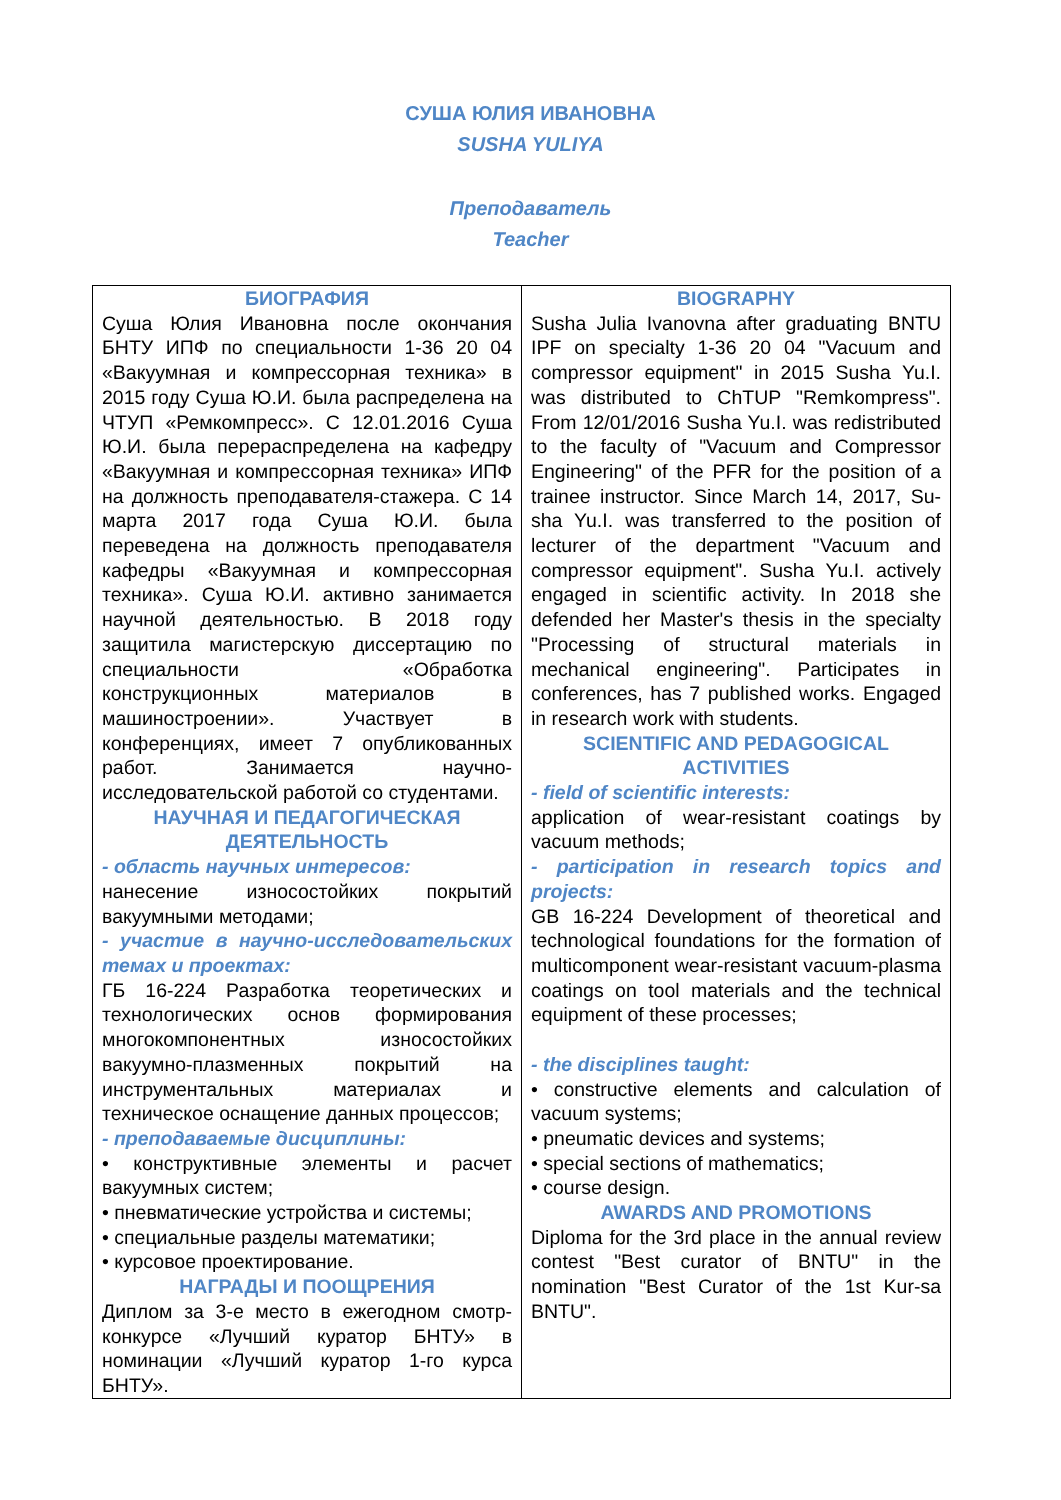СУША ЮЛИЯ ИВАНОВНА
SUSHA YULIYA
Преподаватель
Teacher
| БИОГРАФИЯ Суша Юлия Ивановна после окончания БНТУ ИПФ по специальности 1-36 20 04 «Вакуумная и компрессорная техника» в 2015 году Суша Ю.И. была распределена на ЧТУП «Ремкомпресс». С 12.01.2016 Суша Ю.И. была перераспределена на кафедру «Вакуумная и компрессорная техника» ИПФ на должность преподавателя-стажера. С 14 марта 2017 года Суша Ю.И. была переведена на должность преподавателя кафедры «Вакуумная и компрессорная техника». Суша Ю.И. активно занимается научной деятельностью. В 2018 году защитила магистерскую диссертацию по специальности «Обработка конструкционных материалов в машиностроении». Участвует в конференциях, имеет 7 опубликованных работ. Занимается научно- исследовательской работой со студентами. НАУЧНАЯ И ПЕДАГОГИЧЕСКАЯ ДЕЯТЕЛЬНОСТЬ - область научных интересов: нанесение износостойких покрытий вакуумными методами; - участие в научно-исследовательских темах и проектах: ГБ 16-224 Разработка теоретических и технологических основ формирования многокомпонентных износостойких вакуумно-плазменных покрытий на инструментальных материалах и техническое оснащение данных процессов; - преподаваемые дисциплины: • конструктивные элементы и расчет вакуумных систем; • пневматические устройства и системы; • специальные разделы математики; • курсовое проектирование. НАГРАДЫ И ПООЩРЕНИЯ Диплом за 3-е место в ежегодном смотр-конкурсе «Лучший куратор БНТУ» в номинации «Лучший куратор 1-го курса БНТУ». | BIOGRAPHY Susha Julia Ivanovna after graduating BNTU IPF on specialty 1-36 20 04 "Vacuum and compressor equipment" in 2015 Susha Yu.I. was distributed to ChTUP "Remkompress". From 12/01/2016 Susha Yu.I. was redistributed to the faculty of "Vacuum and Compressor Engineering" of the PFR for the position of a trainee instructor. Since March 14, 2017, Su-sha Yu.I. was transferred to the position of lecturer of the department "Vacuum and compressor equipment". Susha Yu.I. actively engaged in scientific activity. In 2018 she defended her Master's thesis in the specialty "Processing of structural materials in mechanical engineering". Participates in conferences, has 7 published works. Engaged in research work with students. SCIENTIFIC AND PEDAGOGICAL ACTIVITIES - field of scientific interests: application of wear-resistant coatings by vacuum methods; - participation in research topics and projects: GB 16-224 Development of theoretical and technological foundations for the formation of multicomponent wear-resistant vacuum-plasma coatings on tool materials and the technical equipment of these processes; - the disciplines taught: • constructive elements and calculation of vacuum systems; • pneumatic devices and systems; • special sections of mathematics; • course design. AWARDS AND PROMOTIONS Diploma for the 3rd place in the annual review contest "Best curator of BNTU" in the nomination "Best Curator of the 1st Kur-sa BNTU". |